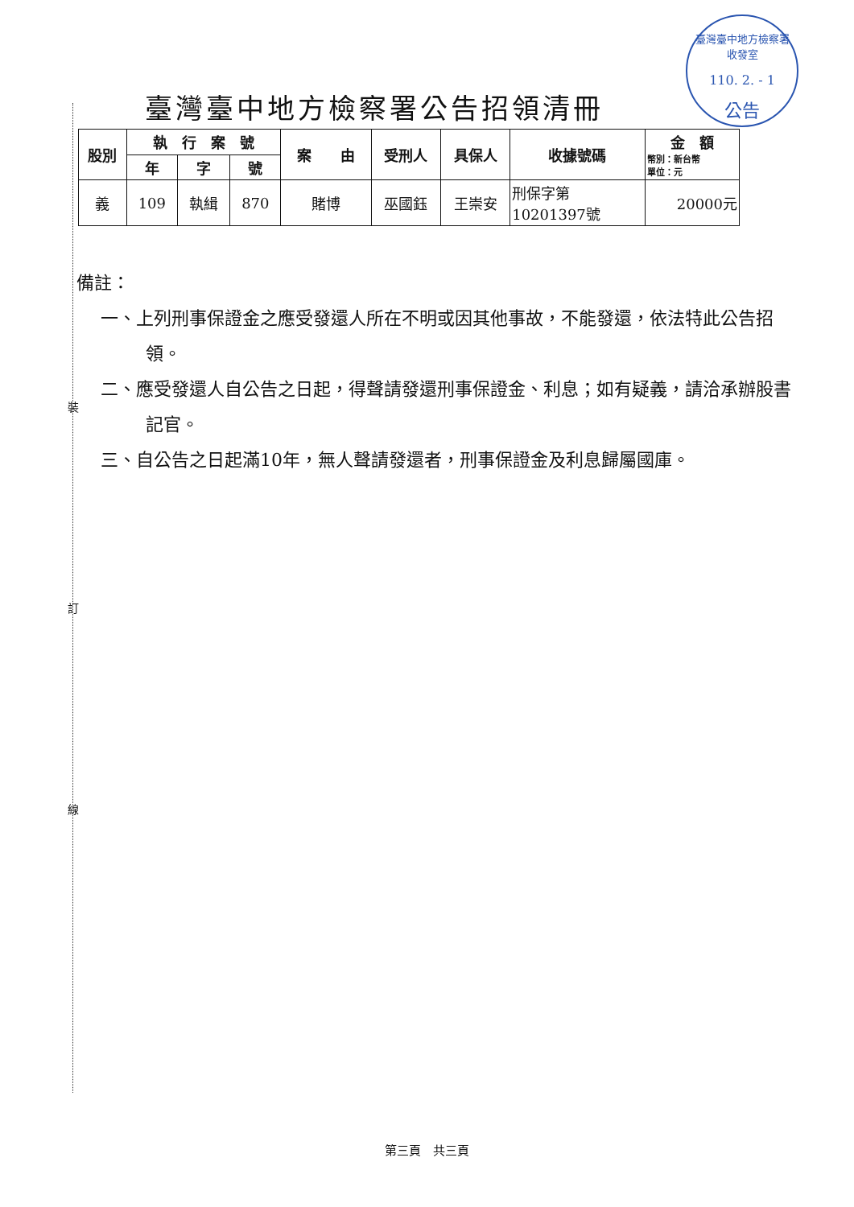裝
訂
線
臺灣臺中地方檢察署
收發室
110. 2. - 1
公告
臺灣臺中地方檢察署公告招領清冊
| 股別 | 執 行 案 號 | | | 案 由 | 受刑人 | 具保人 | 收據號碼 | 金 額 幣別：新台幣 單位：元 |
| --- | --- | --- | --- | --- | --- | --- | --- | --- |
| | 年 | 字 | 號 | | | | | |
| 義 | 109 | 執緝 | 870 | 賭博 | 巫國鈺 | 王崇安 | 刑保字第 10201397號 | 20000元 |
備註：
一、上列刑事保證金之應受發還人所在不明或因其他事故，不能發還，依法特此公告招領。
二、應受發還人自公告之日起，得聲請發還刑事保證金、利息；如有疑義，請洽承辦股書記官。
三、自公告之日起滿10年，無人聲請發還者，刑事保證金及利息歸屬國庫。
第三頁　共三頁